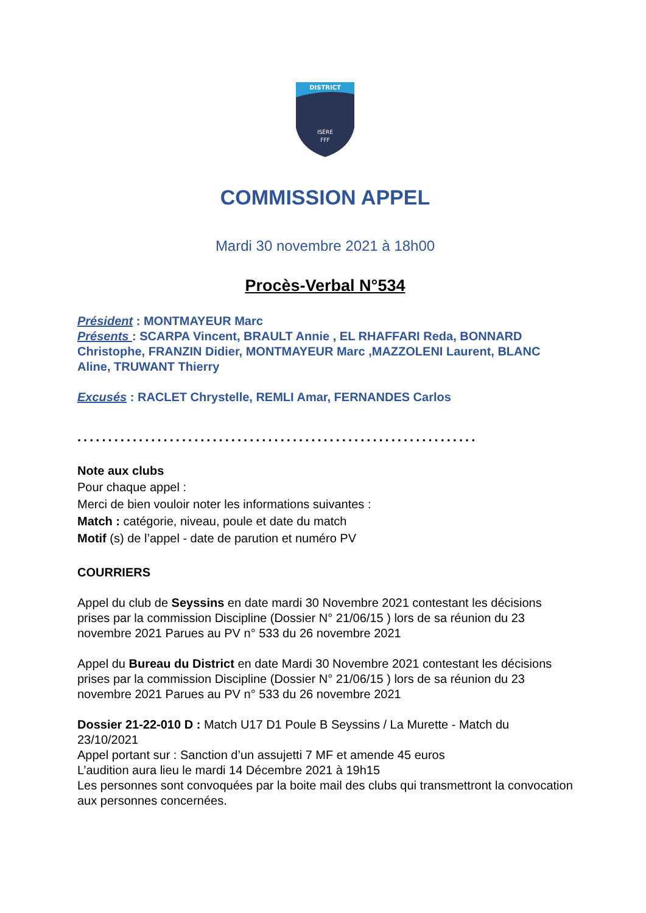DISTRICT
ISÈRE
FFF
COMMISSION APPEL
Mardi 30 novembre 2021 à 18h00
Procès-Verbal N°534
Président : MONTMAYEUR Marc
Présents : SCARPA Vincent, BRAULT Annie , EL RHAFFARI Reda, BONNARD Christophe, FRANZIN Didier, MONTMAYEUR Marc ,MAZZOLENI Laurent, BLANC Aline, TRUWANT Thierry
Excusés : RACLET Chrystelle, REMLI Amar, FERNANDES Carlos
.................................................................
Note aux clubs
Pour chaque appel :
Merci de bien vouloir noter les informations suivantes :
Match : catégorie, niveau, poule et date du match
Motif (s) de l’appel - date de parution et numéro PV
COURRIERS
Appel du club de Seyssins en date mardi 30 Novembre 2021 contestant les décisions prises par la commission Discipline (Dossier N° 21/06/15 ) lors de sa réunion du 23 novembre 2021 Parues au PV n° 533 du 26 novembre 2021
Appel du Bureau du District en date Mardi 30 Novembre 2021 contestant les décisions prises par la commission Discipline (Dossier N° 21/06/15 ) lors de sa réunion du 23 novembre 2021 Parues au PV n° 533 du 26 novembre 2021
Dossier 21-22-010 D : Match U17 D1 Poule B Seyssins / La Murette - Match du 23/10/2021
Appel portant sur : Sanction d’un assujetti 7 MF et amende 45 euros
L’audition aura lieu le mardi 14 Décembre 2021 à 19h15
Les personnes sont convoquées par la boite mail des clubs qui transmettront la convocation aux personnes concernées.